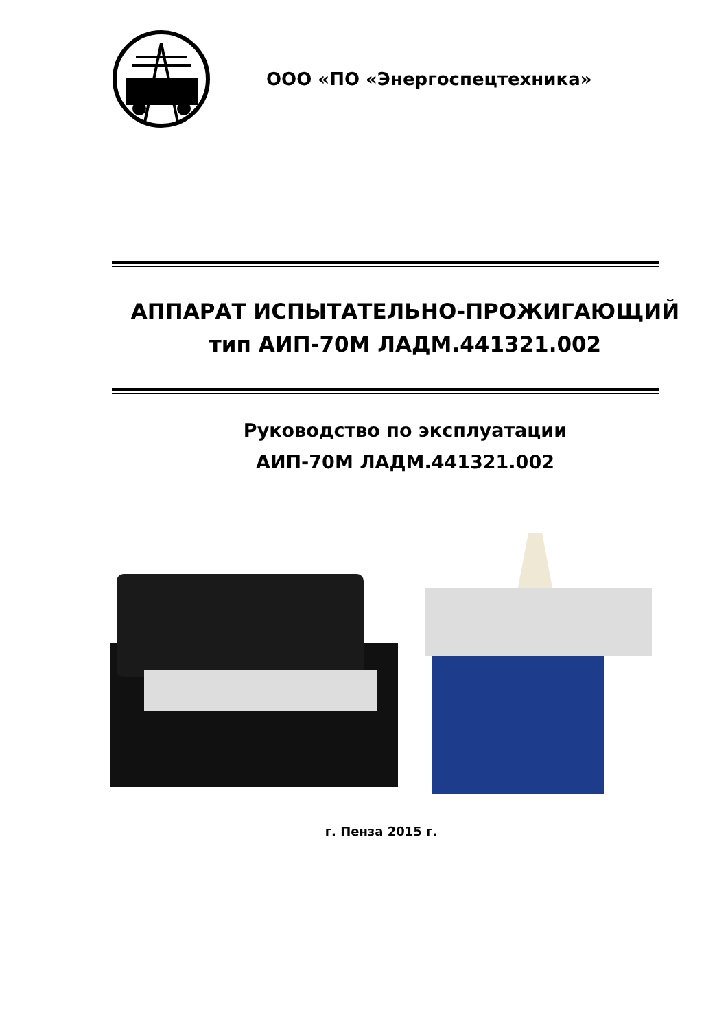ООО «ПО «Энергоспецтехника»
АППАРАТ ИСПЫТАТЕЛЬНО-ПРОЖИГАЮЩИЙ
тип АИП-70М ЛАДМ.441321.002
Руководство по эксплуатации
АИП-70М ЛАДМ.441321.002
г. Пенза 2015 г.